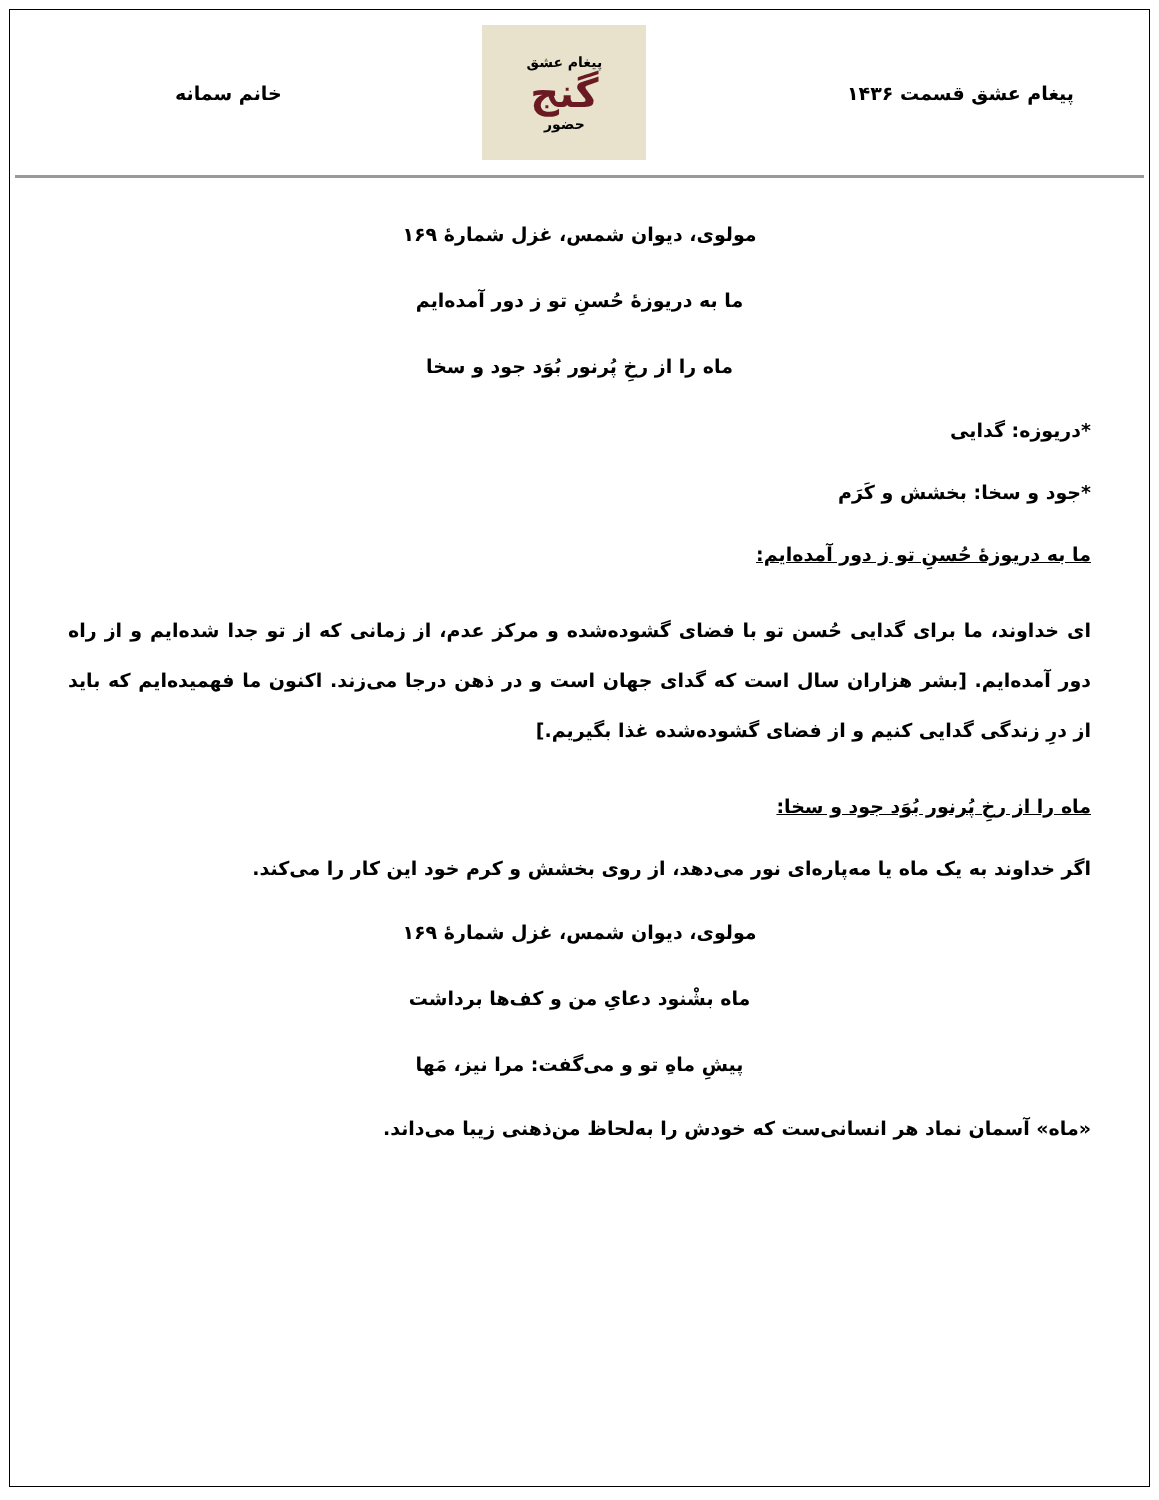پیغام عشق قسمت ۱۴۳۶
پیغام عشق
گنج
حضور
خانم سمانه
مولوی، دیوان شمس، غزل شمارهٔ ۱۶۹
ما به دریوزهٔ حُسنِ تو ز دور آمده‌ایم
ماه را از رخِ پُرنور بُوَد جود و سخا
*دریوزه: گدایی
*جود و سخا: بخشش و کَرَم
ما به دریوزهٔ حُسنِ تو ز دور آمده‌ایم:
ای خداوند، ما برای گدایی حُسن تو با فضای گشوده‌شده و مرکز عدم، از زمانی که از تو جدا شده‌ایم و از راه دور آمده‌ایم. [بشر هزاران سال است که گدای جهان است و در ذهن درجا می‌زند. اکنون ما فهمیده‌ایم که باید از درِ زندگی گدایی کنیم و از فضای گشوده‌شده غذا بگیریم.]
ماه را از رخِ پُرنور بُوَد جود و سخا:
اگر خداوند به یک ماه یا مه‌پاره‌ای نور می‌دهد، از روی بخشش و کرم خود این کار را می‌کند.
مولوی، دیوان شمس، غزل شمارهٔ ۱۶۹
ماه بشْنود دعایِ من و کف‌ها برداشت
پیشِ ماهِ تو و می‌گفت: مرا نیز، مَها
«ماه» آسمان نماد هر انسانی‌ست که خودش را به‌لحاظ من‌ذهنی زیبا می‌داند.